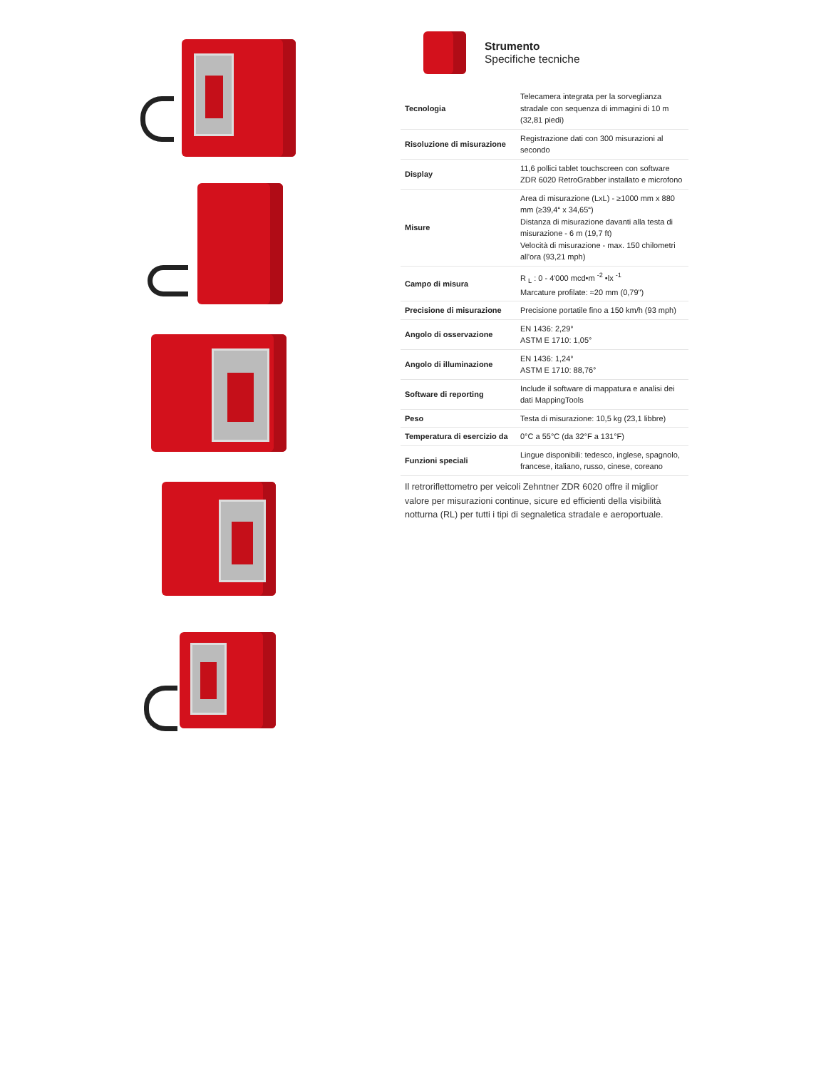Strumento
Specifiche tecniche
| Tecnologia | Telecamera integrata per la sorveglianza stradale con sequenza di immagini di 10 m (32,81 piedi) |
| Risoluzione di misurazione | Registrazione dati con 300 misurazioni al secondo |
| Display | 11,6 pollici tablet touchscreen con software ZDR 6020 RetroGrabber installato e microfono |
| Misure | Area di misurazione (LxL) - ≥1000 mm x 880 mm (≥39,4“ x 34,65“) Distanza di misurazione davanti alla testa di misurazione - 6 m (19,7 ft) Velocità di misurazione - max. 150 chilometri all'ora (93,21 mph) |
| Campo di misura | R <sub>L</sub> : 0 - 4'000 mcd•m <sup>-2</sup> •lx <sup>-1</sup> Marcature profilate: ≈20 mm (0,79") |
| Precisione di misurazione | Precisione portatile fino a 150 km/h (93 mph) |
| Angolo di osservazione | EN 1436: 2,29° ASTM E 1710: 1,05° |
| Angolo di illuminazione | EN 1436: 1,24° ASTM E 1710: 88,76° |
| Software di reporting | Include il software di mappatura e analisi dei dati MappingTools |
| Peso | Testa di misurazione: 10,5 kg (23,1 libbre) |
| Temperatura di esercizio da | 0°C a 55°C (da 32°F a 131°F) |
| Funzioni speciali | Lingue disponibili: tedesco, inglese, spagnolo, francese, italiano, russo, cinese, coreano |
Il retroriflettometro per veicoli Zehntner ZDR 6020 offre il miglior valore per misurazioni continue, sicure ed efficienti della visibilità notturna (RL) per tutti i tipi di segnaletica stradale e aeroportuale.